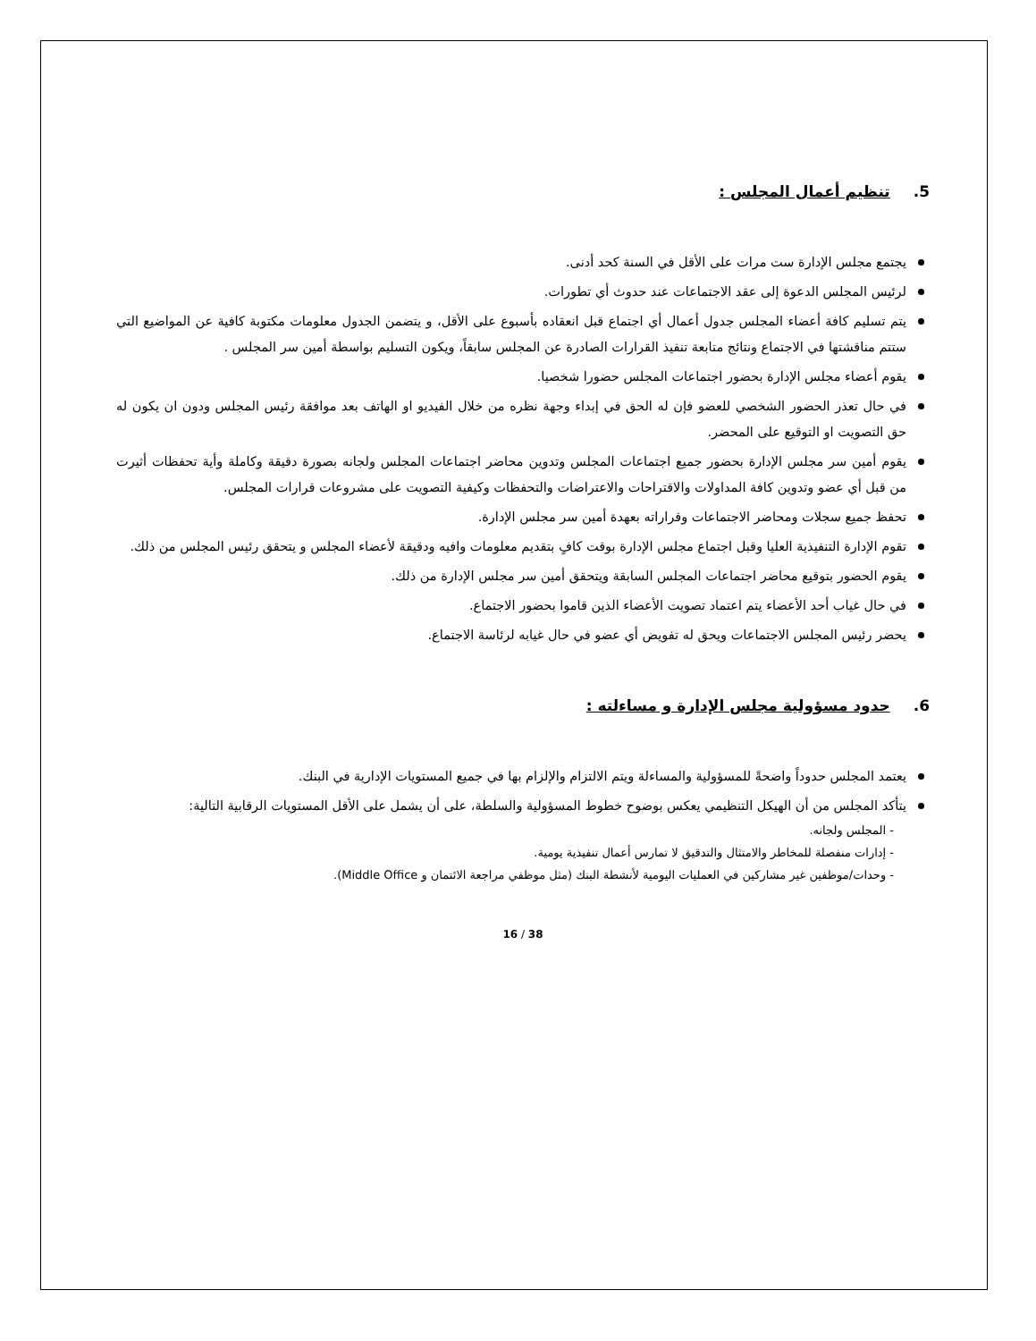5. تنظيم أعمال المجلس :
يجتمع مجلس الإدارة ست مرات على الأقل في السنة كحد أدنى.
لرئيس المجلس الدعوة إلى عقد الاجتماعات عند حدوث أي تطورات.
يتم تسليم كافة أعضاء المجلس جدول أعمال أي اجتماع قبل انعقاده بأسبوع على الأقل، و يتضمن الجدول معلومات مكتوبة كافية عن المواضيع التي ستتم مناقشتها في الاجتماع ونتائج متابعة تنفيذ القرارات الصادرة عن المجلس سابقاً، ويكون التسليم بواسطة أمين سر المجلس .
يقوم أعضاء مجلس الإدارة بحضور اجتماعات المجلس حضورا شخصيا.
في حال تعذر الحضور الشخصي للعضو فإن له الحق في إبداء وجهة نظره من خلال الفيديو او الهاتف بعد موافقة رئيس المجلس ودون ان يكون له حق التصويت او التوقيع على المحضر.
يقوم أمين سر مجلس الإدارة بحضور جميع اجتماعات المجلس وتدوين محاضر اجتماعات المجلس ولجانه بصورة دقيقة وكاملة وأية تحفظات أثيرت من قبل أي عضو وتدوين كافة المداولات والاقتراحات والاعتراضات والتحفظات وكيفية التصويت على مشروعات قرارات المجلس.
تحفظ جميع سجلات ومحاضر الاجتماعات وقراراته بعهدة أمين سر مجلس الإدارة.
تقوم الإدارة التنفيذية العليا وقبل اجتماع مجلس الإدارة بوقت كافٍ بتقديم معلومات وافيه ودقيقة لأعضاء المجلس و يتحقق رئيس المجلس من ذلك.
يقوم الحضور بتوقيع محاضر اجتماعات المجلس السابقة ويتحقق أمين سر مجلس الإدارة من ذلك.
في حال غياب أحد الأعضاء يتم اعتماد تصويت الأعضاء الذين قاموا بحضور الاجتماع.
يحضر رئيس المجلس الاجتماعات ويحق له تفويض أي عضو في حال غيابه لرئاسة الاجتماع.
6. حدود مسؤولية مجلس الإدارة و مساءلته :
يعتمد المجلس حدوداً واضحةً للمسؤولية والمساءلة ويتم الالتزام والإلزام بها في جميع المستويات الإدارية في البنك.
يتأكد المجلس من أن الهيكل التنظيمي يعكس بوضوح خطوط المسؤولية والسلطة، على أن يشمل على الأقل المستويات الرقابية التالية:
- المجلس ولجانه.
- إدارات منفصلة للمخاطر والامتثال والتدقيق لا تمارس أعمال تنفيذية يومية.
- وحدات/موظفين غير مشاركين في العمليات اليومية لأنشطة البنك (مثل موظفي مراجعة الائتمان و Middle Office).
16 / 38